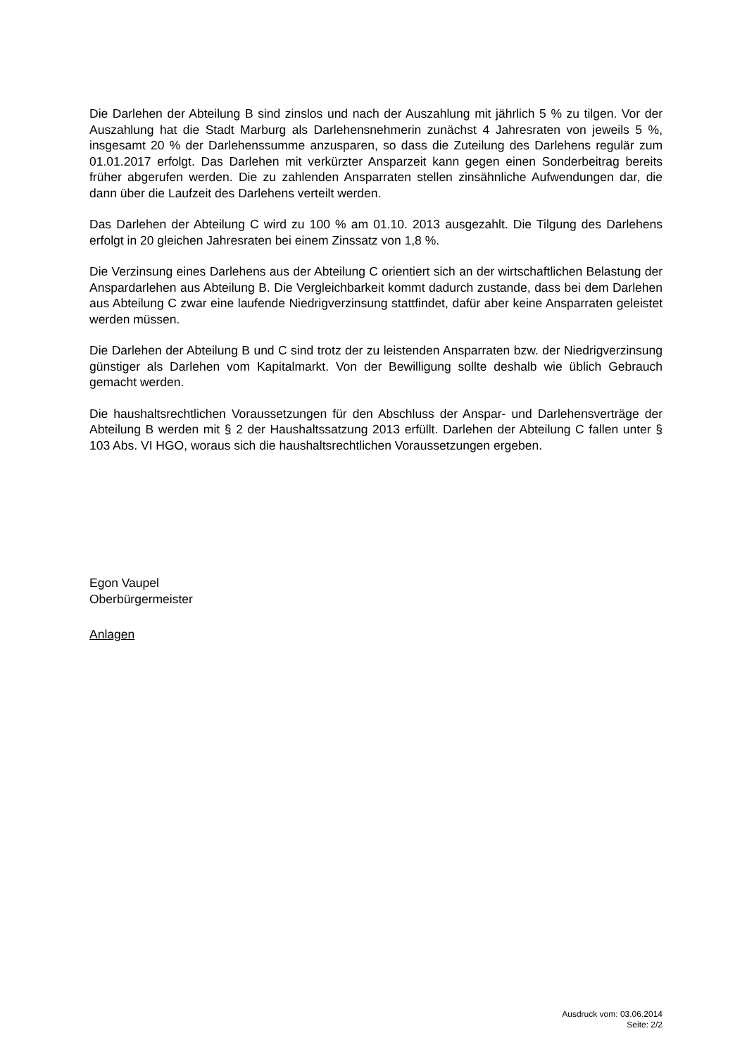Die Darlehen der Abteilung B sind zinslos und nach der Auszahlung mit jährlich 5 % zu tilgen. Vor der Auszahlung hat die Stadt Marburg als Darlehensnehmerin zunächst 4 Jahresraten von jeweils 5 %, insgesamt 20 % der Darlehenssumme anzusparen, so dass die Zuteilung des Darlehens regulär zum 01.01.2017 erfolgt. Das Darlehen mit verkürzter Ansparzeit kann gegen einen Sonderbeitrag bereits früher abgerufen werden. Die zu zahlenden Ansparraten stellen zinsähnliche Aufwendungen dar, die dann über die Laufzeit des Darlehens verteilt werden.
Das Darlehen der Abteilung C wird zu 100 % am 01.10. 2013 ausgezahlt. Die Tilgung des Darlehens erfolgt in 20 gleichen Jahresraten bei einem Zinssatz von 1,8 %.
Die Verzinsung eines Darlehens aus der Abteilung C orientiert sich an der wirtschaftlichen Belastung der Anspardarlehen aus Abteilung B. Die Vergleichbarkeit kommt dadurch zustande, dass bei dem Darlehen aus Abteilung C zwar eine laufende Niedrigverzinsung stattfindet, dafür aber keine Ansparraten geleistet werden müssen.
Die Darlehen der Abteilung B und C sind trotz der zu leistenden Ansparraten bzw. der Niedrigverzinsung günstiger als Darlehen vom Kapitalmarkt. Von der Bewilligung sollte deshalb wie üblich Gebrauch gemacht werden.
Die haushaltsrechtlichen Voraussetzungen für den Abschluss der Anspar- und Darlehensverträge der Abteilung B werden mit § 2 der Haushaltssatzung 2013 erfüllt. Darlehen der Abteilung C fallen unter § 103 Abs. VI HGO, woraus sich die haushaltsrechtlichen Voraussetzungen ergeben.
Egon Vaupel
Oberbürgermeister
Anlagen
Ausdruck vom: 03.06.2014
Seite: 2/2